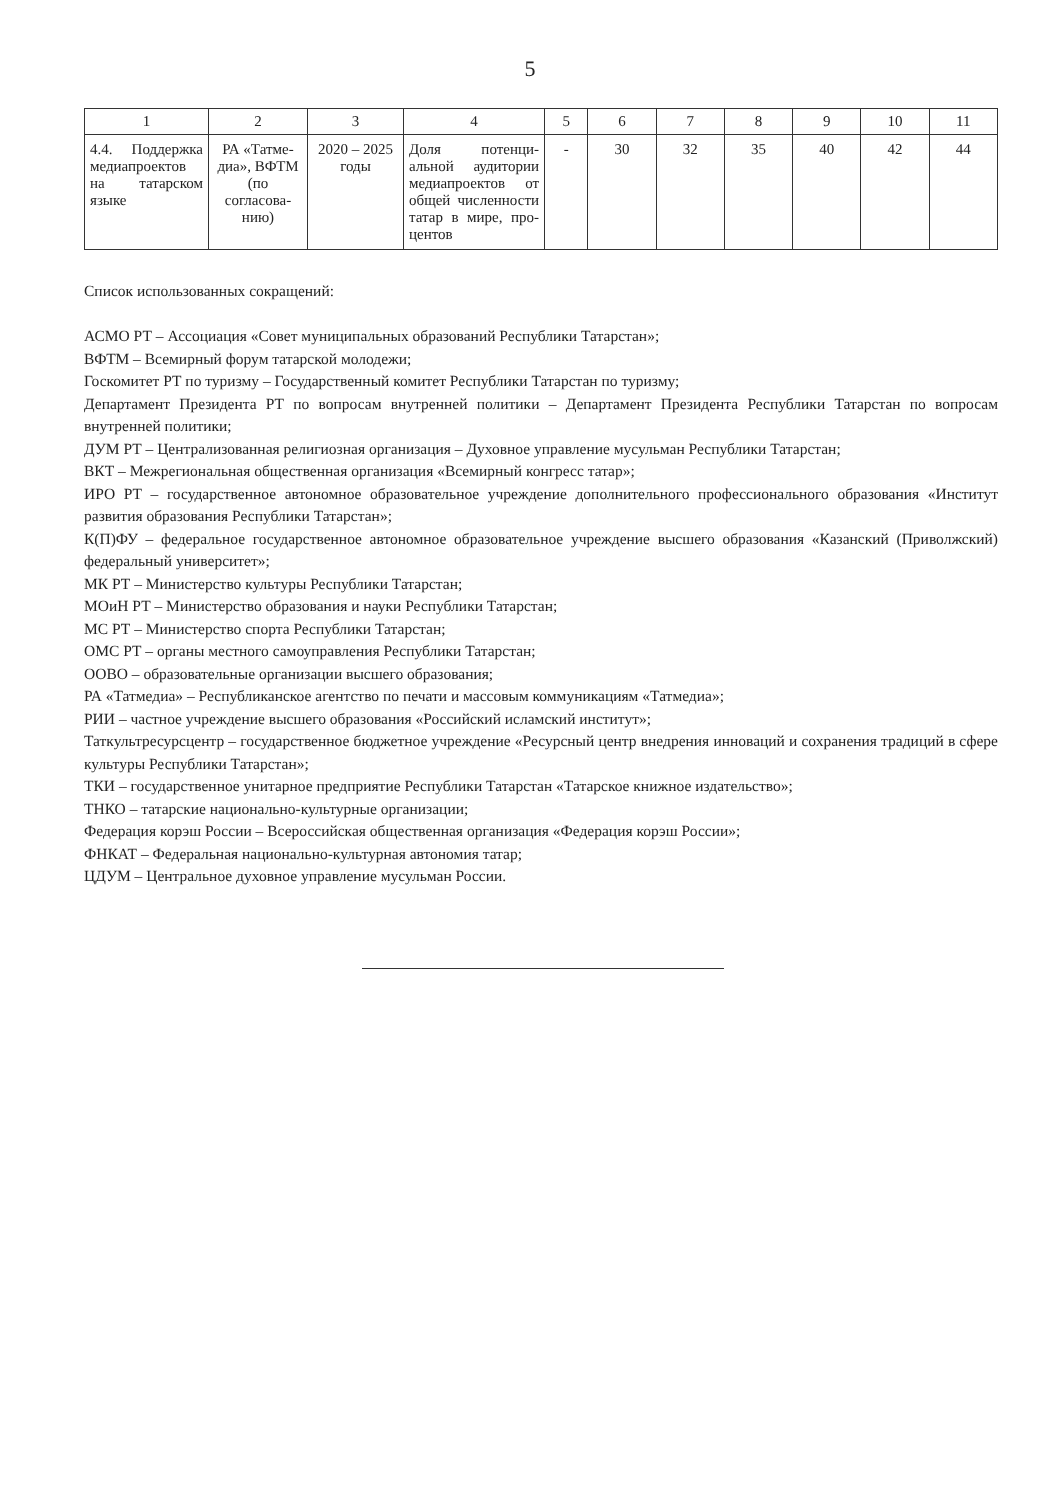5
| 1 | 2 | 3 | 4 | 5 | 6 | 7 | 8 | 9 | 10 | 11 |
| --- | --- | --- | --- | --- | --- | --- | --- | --- | --- | --- |
| 4.4. Поддерж­ка медиапро­ектов на татар­ском языке | РА «Татме­диа», ВФТМ (по согласова­нию) | 2020 – 2025 годы | Доля потенци­альной аудито­рии медиапроек­тов от общей численности та­тар в мире, про­центов | - | 30 | 32 | 35 | 40 | 42 | 44 |
Список использованных сокращений:
АСМО РТ – Ассоциация «Совет муниципальных образований Республики Татарстан»;
ВФТМ – Всемирный форум татарской молодежи;
Госкомитет РТ по туризму – Государственный комитет Республики Татарстан по туризму;
Департамент Президента РТ по вопросам внутренней политики – Департамент Президента Республики Та­тарстан по вопросам внутренней политики;
ДУМ РТ – Централизованная религиозная организация – Духовное управление мусульман Республики Та­тарстан;
ВКТ – Межрегиональная общественная организация «Всемирный конгресс татар»;
ИРО РТ – государственное автономное образовательное учреждение дополнительного профессионального образования «Институт развития образования Республики Татарстан»;
К(П)ФУ – федеральное государственное автономное образовательное учреждение высшего образования «Казанский (Приволжский) федеральный университет»;
МК РТ – Министерство культуры Республики Татарстан;
МОиН РТ – Министерство образования и науки Республики Татарстан;
МС РТ – Министерство спорта Республики Татарстан;
ОМС РТ – органы местного самоуправления Республики Татарстан;
ООВО – образовательные организации высшего образования;
РА «Татмедиа» – Республиканское агентство по печати и массовым коммуникациям «Татмедиа»;
РИИ – частное учреждение высшего образования «Российский исламский институт»;
Таткультресурсцентр – государственное бюджетное учреждение «Ресурсный центр внедрения инноваций и сохранения традиций в сфере культуры Республики Татарстан»;
ТКИ – государственное унитарное предприятие Республики Татарстан «Татарское книжное издательство»;
ТНКО – татарские национально-культурные организации;
Федерация корэш России – Всероссийская общественная организация «Федерация корэш России»;
ФНКАТ – Федеральная национально-культурная автономия татар;
ЦДУМ – Центральное духовное управление мусульман России.